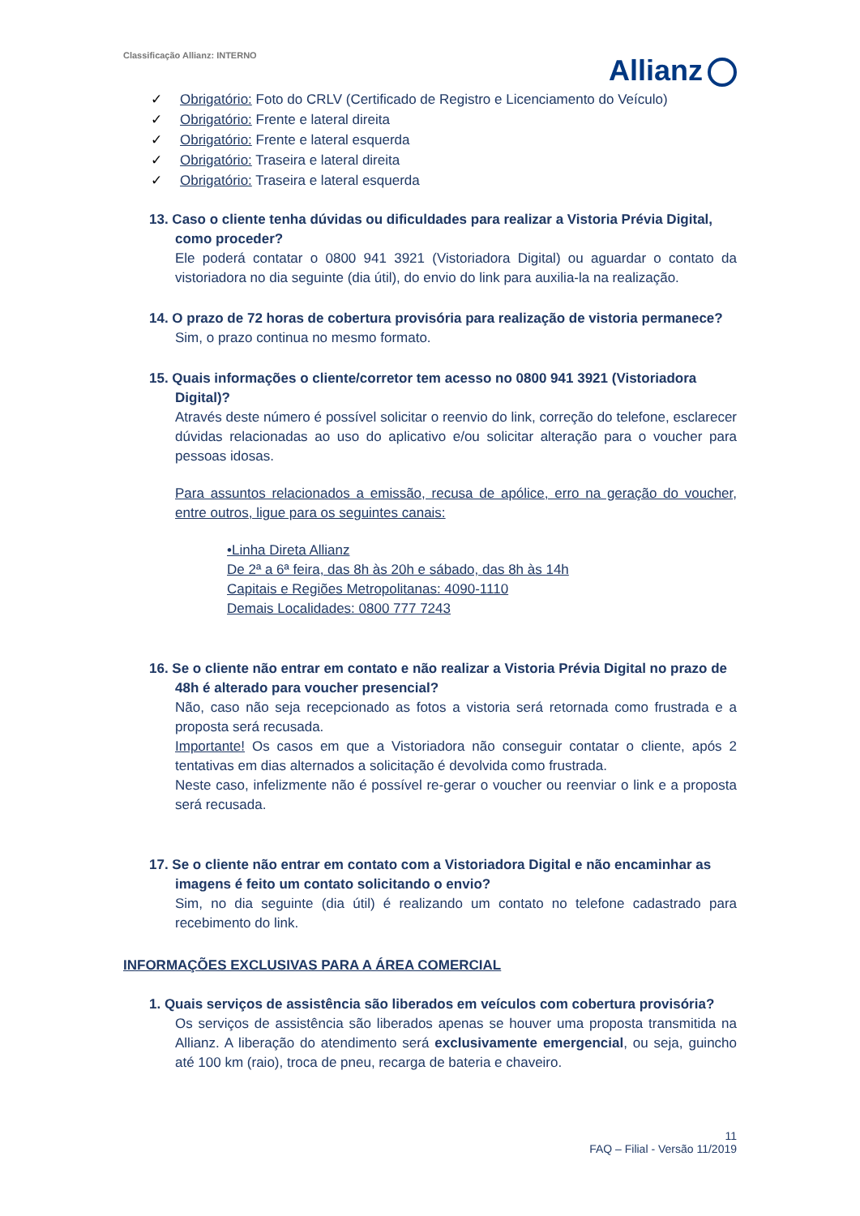Classificação Allianz: INTERNO
Allianz
✓ Obrigatório: Foto do CRLV (Certificado de Registro e Licenciamento do Veículo)
✓ Obrigatório: Frente e lateral direita
✓ Obrigatório: Frente e lateral esquerda
✓ Obrigatório: Traseira e lateral direita
✓ Obrigatório: Traseira e lateral esquerda
13. Caso o cliente tenha dúvidas ou dificuldades para realizar a Vistoria Prévia Digital, como proceder?
Ele poderá contatar o 0800 941 3921 (Vistoriadora Digital) ou aguardar o contato da vistoriadora no dia seguinte (dia útil), do envio do link para auxilia-la na realização.
14. O prazo de 72 horas de cobertura provisória para realização de vistoria permanece?
Sim, o prazo continua no mesmo formato.
15. Quais informações o cliente/corretor tem acesso no 0800 941 3921 (Vistoriadora Digital)?
Através deste número é possível solicitar o reenvio do link, correção do telefone, esclarecer dúvidas relacionadas ao uso do aplicativo e/ou solicitar alteração para o voucher para pessoas idosas.
Para assuntos relacionados a emissão, recusa de apólice, erro na geração do voucher, entre outros, ligue para os seguintes canais:
•Linha Direta Allianz
De 2ª a 6ª feira, das 8h às 20h e sábado, das 8h às 14h
Capitais e Regiões Metropolitanas: 4090-1110
Demais Localidades: 0800 777 7243
16. Se o cliente não entrar em contato e não realizar a Vistoria Prévia Digital no prazo de 48h é alterado para voucher presencial?
Não, caso não seja recepcionado as fotos a vistoria será retornada como frustrada e a proposta será recusada.
Importante! Os casos em que a Vistoriadora não conseguir contatar o cliente, após 2 tentativas em dias alternados a solicitação é devolvida como frustrada.
Neste caso, infelizmente não é possível re-gerar o voucher ou reenviar o link e a proposta será recusada.
17. Se o cliente não entrar em contato com a Vistoriadora Digital e não encaminhar as imagens é feito um contato solicitando o envio?
Sim, no dia seguinte (dia útil) é realizando um contato no telefone cadastrado para recebimento do link.
INFORMAÇÕES EXCLUSIVAS PARA A ÁREA COMERCIAL
1. Quais serviços de assistência são liberados em veículos com cobertura provisória?
Os serviços de assistência são liberados apenas se houver uma proposta transmitida na Allianz. A liberação do atendimento será exclusivamente emergencial, ou seja, guincho até 100 km (raio), troca de pneu, recarga de bateria e chaveiro.
11
FAQ – Filial - Versão 11/2019